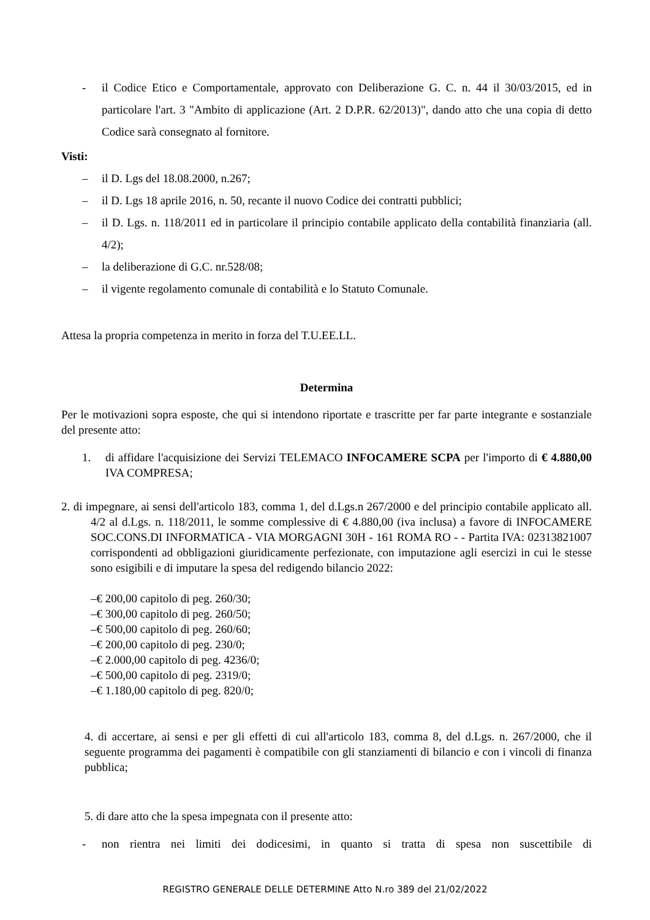- il Codice Etico e Comportamentale, approvato con Deliberazione G. C. n. 44 il 30/03/2015, ed in particolare l'art. 3 "Ambito di applicazione (Art. 2 D.P.R. 62/2013)", dando atto che una copia di detto Codice sarà consegnato al fornitore.
Visti:
– il D. Lgs del 18.08.2000, n.267;
– il D. Lgs 18 aprile 2016, n. 50, recante il nuovo Codice dei contratti pubblici;
– il D. Lgs. n. 118/2011 ed in particolare il principio contabile applicato della contabilità finanziaria (all. 4/2);
– la deliberazione di G.C. nr.528/08;
– il vigente regolamento comunale di contabilità e lo Statuto Comunale.
Attesa la propria competenza in merito in forza del T.U.EE.LL.
Determina
Per le motivazioni sopra esposte, che qui si intendono riportate e trascritte per far parte integrante e sostanziale del presente atto:
1. di affidare l'acquisizione dei Servizi TELEMACO INFOCAMERE SCPA per l'importo di € 4.880,00 IVA COMPRESA;
2. di impegnare, ai sensi dell'articolo 183, comma 1, del d.Lgs.n 267/2000 e del principio contabile applicato all. 4/2 al d.Lgs. n. 118/2011, le somme complessive di € 4.880,00 (iva inclusa) a favore di INFOCAMERE SOC.CONS.DI INFORMATICA - VIA MORGAGNI 30H - 161 ROMA RO - - Partita IVA: 02313821007 corrispondenti ad obbligazioni giuridicamente perfezionate, con imputazione agli esercizi in cui le stesse sono esigibili e di imputare la spesa del redigendo bilancio 2022:
–€ 200,00 capitolo di peg. 260/30;
–€ 300,00 capitolo di peg. 260/50;
–€ 500,00 capitolo di peg. 260/60;
–€ 200,00 capitolo di peg. 230/0;
–€ 2.000,00 capitolo di peg. 4236/0;
–€ 500,00 capitolo di peg. 2319/0;
–€ 1.180,00 capitolo di peg. 820/0;
4. di accertare, ai sensi e per gli effetti di cui all'articolo 183, comma 8, del d.Lgs. n. 267/2000, che il seguente programma dei pagamenti è compatibile con gli stanziamenti di bilancio e con i vincoli di finanza pubblica;
5. di dare atto che la spesa impegnata con il presente atto:
- non rientra nei limiti dei dodicesimi, in quanto si tratta di spesa non suscettibile di
REGISTRO GENERALE DELLE DETERMINE Atto N.ro 389 del 21/02/2022